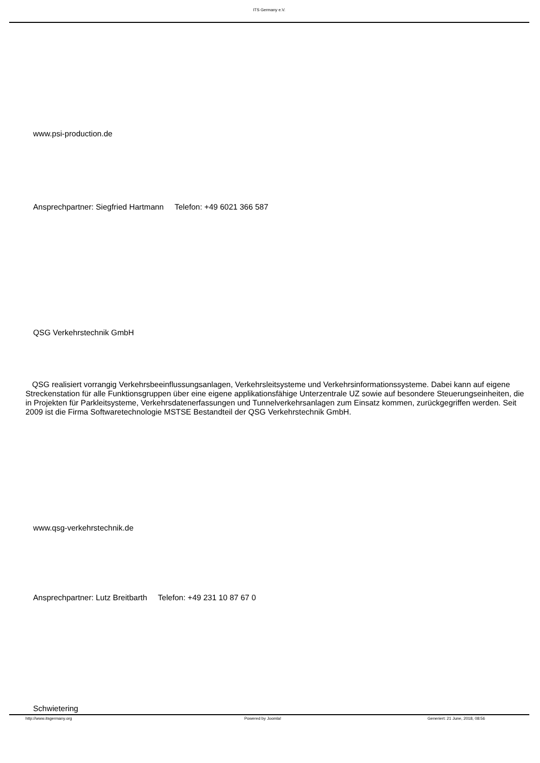ITS Germany e.V.
www.psi-production.de
Ansprechpartner: Siegfried Hartmann Telefon: +49 6021 366 587
QSG Verkehrstechnik GmbH
QSG realisiert vorrangig Verkehrsbeeinflussungsanlagen, Verkehrsleitsysteme und Verkehrsinformationssysteme. Dabei kann auf eigene Streckenstation für alle Funktionsgruppen über eine eigene applikationsfähige Unterzentrale UZ sowie auf besondere Steuerungseinheiten, die in Projekten für Parkleitsysteme, Verkehrsdatenerfassungen und Tunnelverkehrsanlagen zum Einsatz kommen, zurückgegriffen werden. Seit 2009 ist die Firma Softwaretechnologie MSTSE Bestandteil der QSG Verkehrstechnik GmbH.
www.qsg-verkehrstechnik.de
Ansprechpartner: Lutz Breitbarth Telefon: +49 231 10 87 67 0
Schwietering
http://www.itsgermany.org Powered by Joomla! Generiert: 21 June, 2018, 08:56